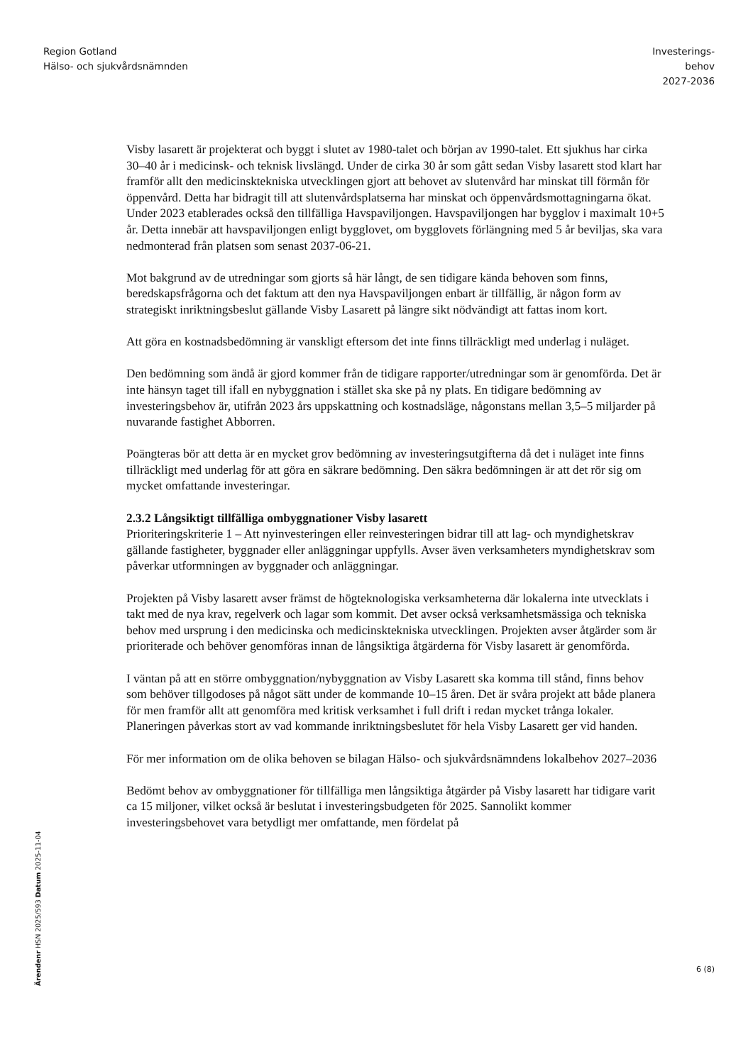Region Gotland
Hälso- och sjukvårdsnämnden
Investerings-
behov
2027-2036
Visby lasarett är projekterat och byggt i slutet av 1980-talet och början av 1990-talet. Ett sjukhus har cirka 30–40 år i medicinsk- och teknisk livslängd. Under de cirka 30 år som gått sedan Visby lasarett stod klart har framför allt den medicinsktekniska utvecklingen gjort att behovet av slutenvård har minskat till förmån för öppenvård. Detta har bidragit till att slutenvårdsplatserna har minskat och öppenvårdsmottagningarna ökat. Under 2023 etablerades också den tillfälliga Havspaviljongen. Havspaviljongen har bygglov i maximalt 10+5 år. Detta innebär att havspaviljongen enligt bygglovet, om bygglovets förlängning med 5 år beviljas, ska vara nedmonterad från platsen som senast 2037-06-21.
Mot bakgrund av de utredningar som gjorts så här långt, de sen tidigare kända behoven som finns, beredskapsfrågorna och det faktum att den nya Havspaviljongen enbart är tillfällig, är någon form av strategiskt inriktningsbeslut gällande Visby Lasarett på längre sikt nödvändigt att fattas inom kort.
Att göra en kostnadsbedömning är vanskligt eftersom det inte finns tillräckligt med underlag i nuläget.
Den bedömning som ändå är gjord kommer från de tidigare rapporter/utredningar som är genomförda. Det är inte hänsyn taget till ifall en nybyggnation i stället ska ske på ny plats. En tidigare bedömning av investeringsbehov är, utifrån 2023 års uppskattning och kostnadsläge, någonstans mellan 3,5–5 miljarder på nuvarande fastighet Abborren.
Poängteras bör att detta är en mycket grov bedömning av investeringsutgifterna då det i nuläget inte finns tillräckligt med underlag för att göra en säkrare bedömning. Den säkra bedömningen är att det rör sig om mycket omfattande investeringar.
2.3.2 Långsiktigt tillfälliga ombyggnationer Visby lasarett
Prioriteringskriterie 1 – Att nyinvesteringen eller reinvesteringen bidrar till att lag- och myndighetskrav gällande fastigheter, byggnader eller anläggningar uppfylls. Avser även verksamheters myndighetskrav som påverkar utformningen av byggnader och anläggningar.
Projekten på Visby lasarett avser främst de högteknologiska verksamheterna där lokalerna inte utvecklats i takt med de nya krav, regelverk och lagar som kommit. Det avser också verksamhetsmässiga och tekniska behov med ursprung i den medicinska och medicinsktekniska utvecklingen. Projekten avser åtgärder som är prioriterade och behöver genomföras innan de långsiktiga åtgärderna för Visby lasarett är genomförda.
I väntan på att en större ombyggnation/nybyggnation av Visby Lasarett ska komma till stånd, finns behov som behöver tillgodoses på något sätt under de kommande 10–15 åren. Det är svåra projekt att både planera för men framför allt att genomföra med kritisk verksamhet i full drift i redan mycket trånga lokaler. Planeringen påverkas stort av vad kommande inriktningsbeslutet för hela Visby Lasarett ger vid handen.
För mer information om de olika behoven se bilagan Hälso- och sjukvårdsnämndens lokalbehov 2027–2036
Bedömt behov av ombyggnationer för tillfälliga men långsiktiga åtgärder på Visby lasarett har tidigare varit ca 15 miljoner, vilket också är beslutat i investeringsbudgeten för 2025. Sannolikt kommer investeringsbehovet vara betydligt mer omfattande, men fördelat på
Ärendenr HSN 2025/593 Datum 2025-11-04
6 (8)